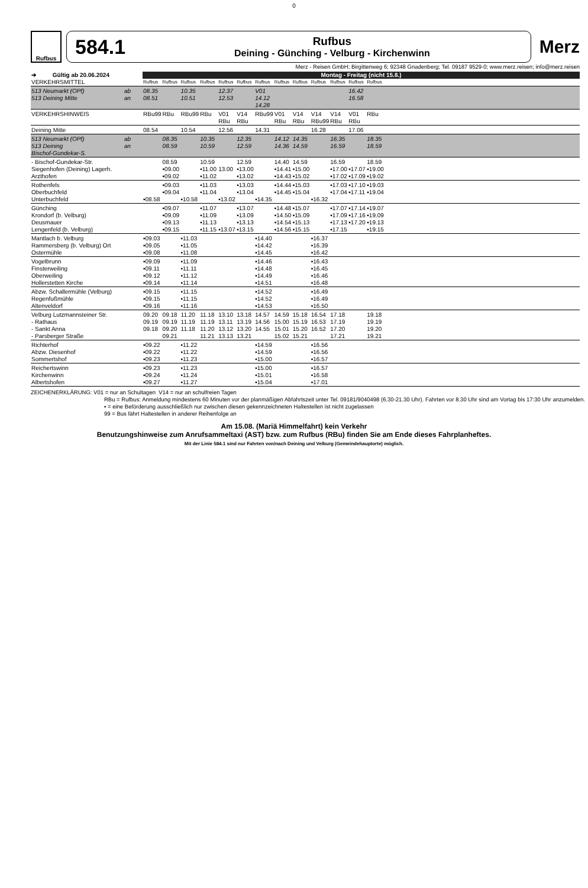0
Rufbus
584.1
Rufbus
Deining - Günching - Velburg - Kirchenwinn
Merz
Merz - Reisen GmbH; Birgittenweg 6; 92348 Gnadenberg; Tel. 09187 9529-0; www.merz.reisen; info@merz.reisen
| ➔ Gültig ab 20.06.2024 | | Montag - Freitag (nicht 15.8.) | | | | | | | | | | | | | |
| --- | --- | --- | --- | --- | --- | --- | --- | --- | --- | --- | --- | --- | --- | --- | --- |
| VERKEHRSMITTEL | | Rufbus | Rufbus | Rufbus | Rufbus | Rufbus | Rufbus | Rufbus | Rufbus | Rufbus | Rufbus | Rufbus | Rufbus | Rufbus | |
| 513 Neumarkt (OPf) 513 Deining Mitte | ab an | 08.35 08.51 | | 10.35 10.51 | | 12.37 12.53 | | V01 14.12 14.28 | | | | | 16.42 16.58 | | |
| VERKEHRSHINWEIS | | RBu99 | RBu | RBu99 | RBu | V01 RBu | V14 RBu | RBu99 | V01 RBu | V14 RBu | V14 RBu99 | V14 RBu | V01 RBu | RBu | |
| Deining Mitte | | 08.54 | | 10.54 | | 12.56 | | 14.31 | | | 16.28 | | 17.06 | | |
| 513 Neumarkt (OPf) 513 Deining Bischof-Gundekar-S. | ab an | | 08.35 08.59 | | 10.35 10.59 | | 12.35 12.59 | | 14.12 14.36 | 14.35 14.59 | | 16.35 16.59 | | 18.35 18.59 | |
| - Bischof-Gundekar-Str. Siegenhofen (Deining) Lagerh. Arzthofen | | | 08.59 ▪09.00 ▪09.02 | | 10.59 ▪11.00 ▪11.02 | 13.00 | 12.59 ▪13.00 ▪13.02 | | 14.40 ▪14.41 ▪14.43 | 14.59 ▪15.00 ▪15.02 | | 16.59 ▪17.00 ▪17.02 | ▪17.07 ▪17.09 | 18.59 ▪19.00 ▪19.02 | |
| Rothenfels Oberbuchfeld Unterbuchfeld | | ▪08.58 | ▪09.03 ▪09.04 | ▪10.58 | ▪11.03 ▪11.04 | ▪13.02 | ▪13.03 ▪13.04 | ▪14.35 | ▪14.44 ▪14.45 | ▪15.03 ▪15.04 | ▪16.32 | ▪17.03 ▪17.04 | ▪17.10 ▪17.11 | ▪19.03 ▪19.04 | |
| Günching Krondorf (b. Velburg) Deusmauer Lengenfeld (b. Velburg) | | | ▪09.07 ▪09.09 ▪09.13 ▪09.15 | | ▪11.07 ▪11.09 ▪11.13 ▪11.15 | ▪13.07 | ▪13.07 ▪13.09 ▪13.13 ▪13.15 | | ▪14.48 ▪14.50 ▪14.54 ▪14.56 | ▪15.07 ▪15.09 ▪15.13 ▪15.15 | | ▪17.07 ▪17.09 ▪17.13 ▪17.15 | ▪17.14 ▪17.16 ▪17.20 | ▪19.07 ▪19.09 ▪19.13 ▪19.15 | |
| Mantlach b. Velburg Rammersberg (b. Velburg) Ort Ostermühle | | ▪09.03 ▪09.05 ▪09.08 | | ▪11.03 ▪11.05 ▪11.08 | | | | ▪14.40 ▪14.42 ▪14.45 | | | ▪16.37 ▪16.39 ▪16.42 | | | | |
| Vogelbrunn Finsterweiling Oberweiling Hollerstetten Kirche | | ▪09.09 ▪09.11 ▪09.12 ▪09.14 | | ▪11.09 ▪11.11 ▪11.12 ▪11.14 | | | | ▪14.46 ▪14.48 ▪14.49 ▪14.51 | | | ▪16.43 ▪16.45 ▪16.46 ▪16.48 | | | | |
| Abzw. Schallermühle (Velburg) Regenfußmühle Altenveldorf | | ▪09.15 ▪09.15 ▪09.16 | | ▪11.15 ▪11.15 ▪11.16 | | | | ▪14.52 ▪14.52 ▪14.53 | | | ▪16.49 ▪16.49 ▪16.50 | | | | |
| Velburg Lutzmannsteiner Str. - Rathaus - Sankt Anna - Parsberger Straße | | 09.20 09.19 09.18 | 09.18 09.19 09.20 09.21 | 11.20 11.19 11.18 | 11.18 11.19 11.20 11.21 | 13.10 13.11 13.12 13.13 | 13.18 13.19 13.20 13.21 | 14.57 14.56 14.55 | 14.59 15.00 15.01 15.02 | 15.18 15.19 15.20 15.21 | 16.54 16.53 16.52 | 17.18 17.19 17.20 17.21 | | 19.18 19.19 19.20 19.21 | |
| Richterhof Abzw. Diesenhof Sommertshof | | ▪09.22 ▪09.22 ▪09.23 | | ▪11.22 ▪11.22 ▪11.23 | | | | ▪14.59 ▪14.59 ▪15.00 | | | ▪16.56 ▪16.56 ▪16.57 | | | | |
| Reichertswinn Kirchenwinn Albertshofen | | ▪09.23 ▪09.24 ▪09.27 | | ▪11.23 ▪11.24 ▪11.27 | | | | ▪15.00 ▪15.01 ▪15.04 | | | ▪16.57 ▪16.58 ▪17.01 | | | | |
ZEICHENERKLÄRUNG: V01 = nur an Schultagen V14 = nur an schulfreien Tagen
RBu = Rufbus: Anmeldung mindestens 60 Minuten vor der planmäßigen Abfahrtszeit unter Tel. 09181/9040498 (6.30-21.30 Uhr). Fahrten vor 8.30 Uhr sind am Vortag bis 17:30 Uhr anzumelden.
▪ = eine Beförderung ausschließlich nur zwischen diesen gekennzeichneten Haltestellen ist nicht zugelassen
99 = Bus fährt Haltestellen in anderer Reihenfolge an
Am 15.08. (Mariä Himmelfahrt) kein Verkehr
Benutzungshinweise zum Anrufsammeltaxi (AST) bzw. zum Rufbus (RBu) finden Sie am Ende dieses Fahrplanheftes.
Mit der Linie 584.1 sind nur Fahrten von/nach Deining und Velburg (Gemeindehauptorte) möglich.